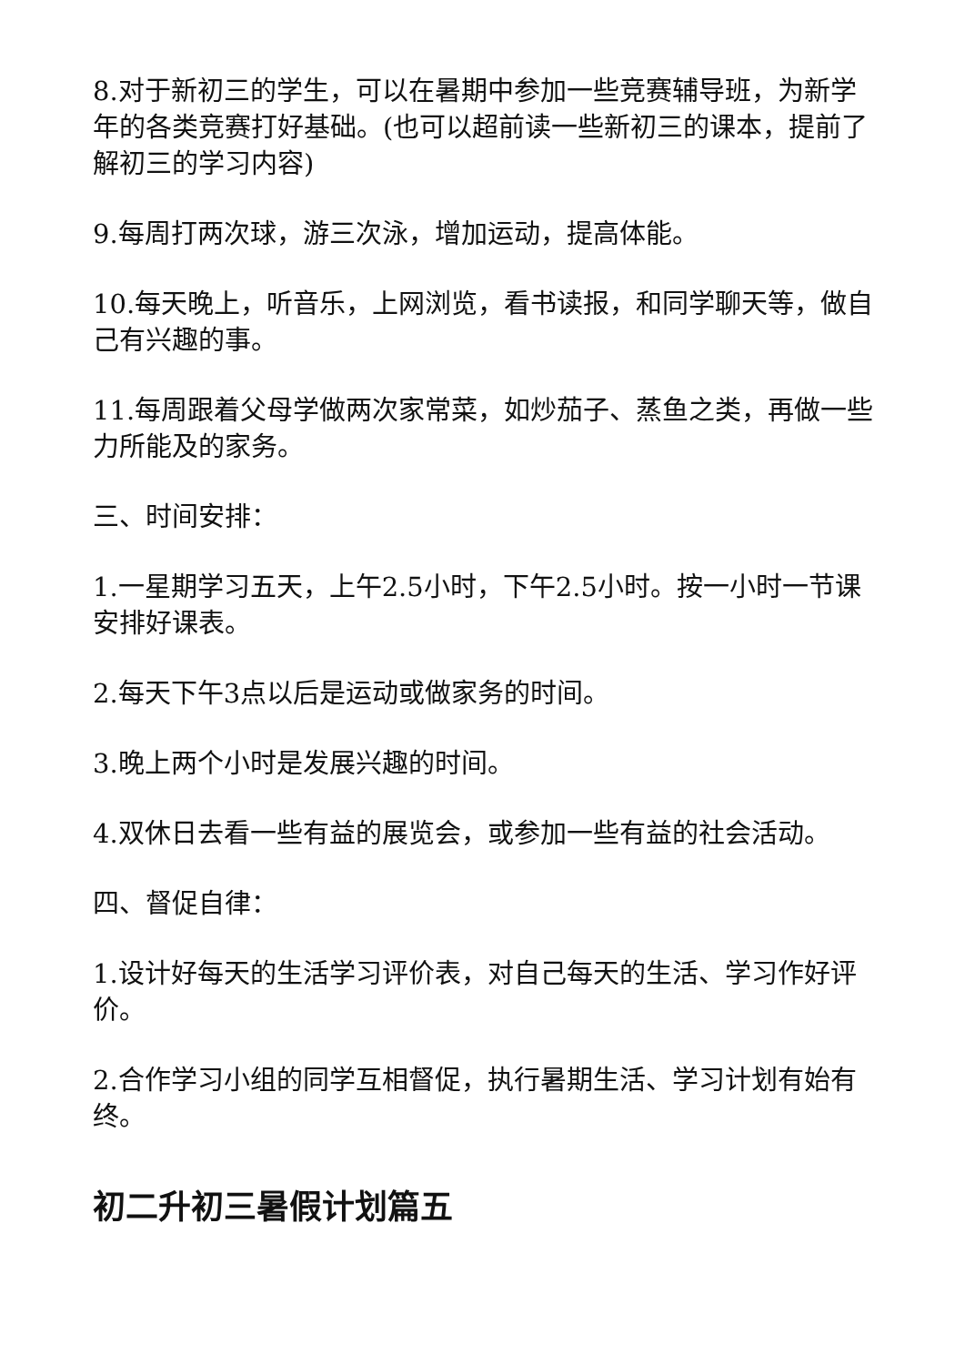8.对于新初三的学生，可以在暑期中参加一些竞赛辅导班，为新学年的各类竞赛打好基础。(也可以超前读一些新初三的课本，提前了解初三的学习内容)
9.每周打两次球，游三次泳，增加运动，提高体能。
10.每天晚上，听音乐，上网浏览，看书读报，和同学聊天等，做自己有兴趣的事。
11.每周跟着父母学做两次家常菜，如炒茄子、蒸鱼之类，再做一些力所能及的家务。
三、时间安排：
1.一星期学习五天，上午2.5小时，下午2.5小时。按一小时一节课安排好课表。
2.每天下午3点以后是运动或做家务的时间。
3.晚上两个小时是发展兴趣的时间。
4.双休日去看一些有益的展览会，或参加一些有益的社会活动。
四、督促自律：
1.设计好每天的生活学习评价表，对自己每天的生活、学习作好评价。
2.合作学习小组的同学互相督促，执行暑期生活、学习计划有始有终。
初二升初三暑假计划篇五